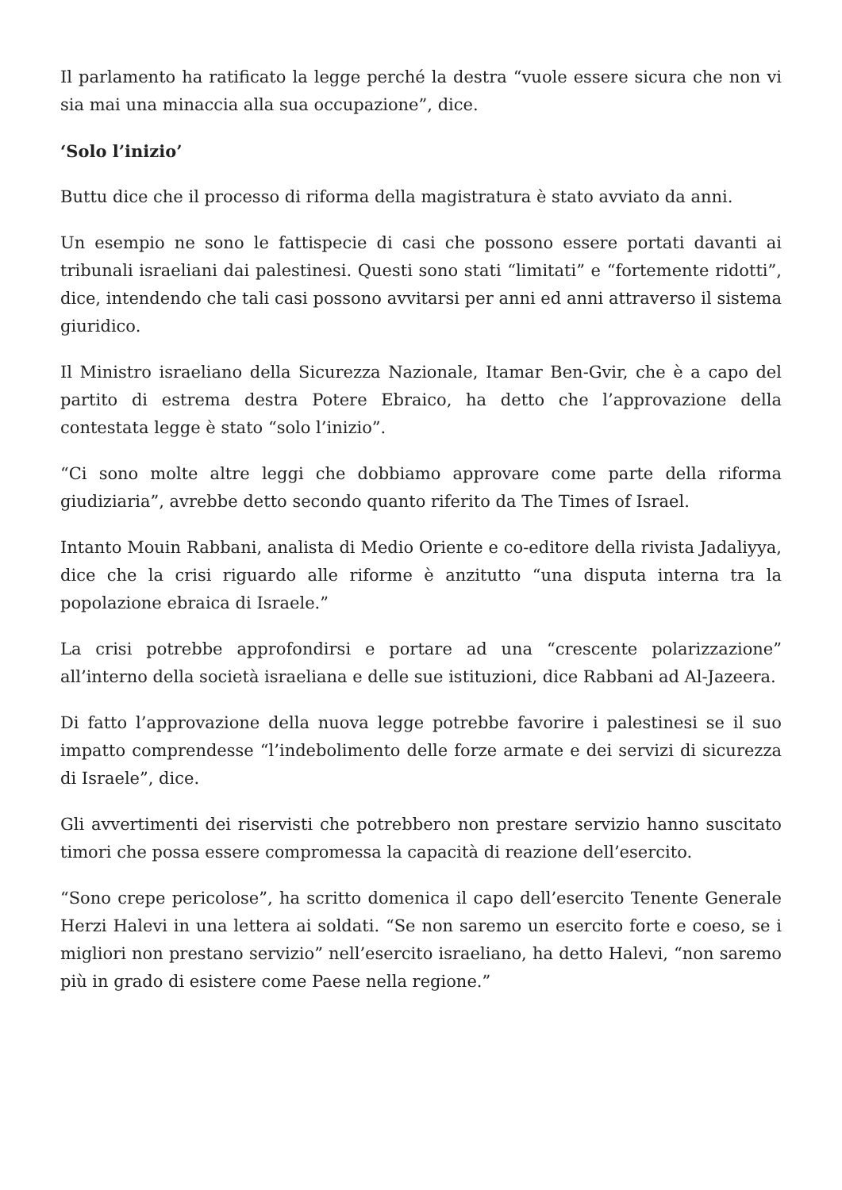Il parlamento ha ratificato la legge perché la destra “vuole essere sicura che non vi sia mai una minaccia alla sua occupazione”, dice.
‘Solo l’inizio’
Buttu dice che il processo di riforma della magistratura è stato avviato da anni.
Un esempio ne sono le fattispecie di casi che possono essere portati davanti ai tribunali israeliani dai palestinesi. Questi sono stati “limitati” e “fortemente ridotti”, dice, intendendo che tali casi possono avvitarsi per anni ed anni attraverso il sistema giuridico.
Il Ministro israeliano della Sicurezza Nazionale, Itamar Ben-Gvir, che è a capo del partito di estrema destra Potere Ebraico, ha detto che l’approvazione della contestata legge è stato “solo l’inizio”.
“Ci sono molte altre leggi che dobbiamo approvare come parte della riforma giudiziaria”, avrebbe detto secondo quanto riferito da The Times of Israel.
Intanto Mouin Rabbani, analista di Medio Oriente e co-editore della rivista Jadaliyya, dice che la crisi riguardo alle riforme è anzitutto “una disputa interna tra la popolazione ebraica di Israele.”
La crisi potrebbe approfondirsi e portare ad una “crescente polarizzazione” all’interno della società israeliana e delle sue istituzioni, dice Rabbani ad Al-Jazeera.
Di fatto l’approvazione della nuova legge potrebbe favorire i palestinesi se il suo impatto comprendesse “l’indebolimento delle forze armate e dei servizi di sicurezza di Israele”, dice.
Gli avvertimenti dei riservisti che potrebbero non prestare servizio hanno suscitato timori che possa essere compromessa la capacità di reazione dell’esercito.
“Sono crepe pericolose”, ha scritto domenica il capo dell’esercito Tenente Generale Herzi Halevi in una lettera ai soldati. “Se non saremo un esercito forte e coeso, se i migliori non prestano servizio” nell’esercito israeliano, ha detto Halevi, “non saremo più in grado di esistere come Paese nella regione.”